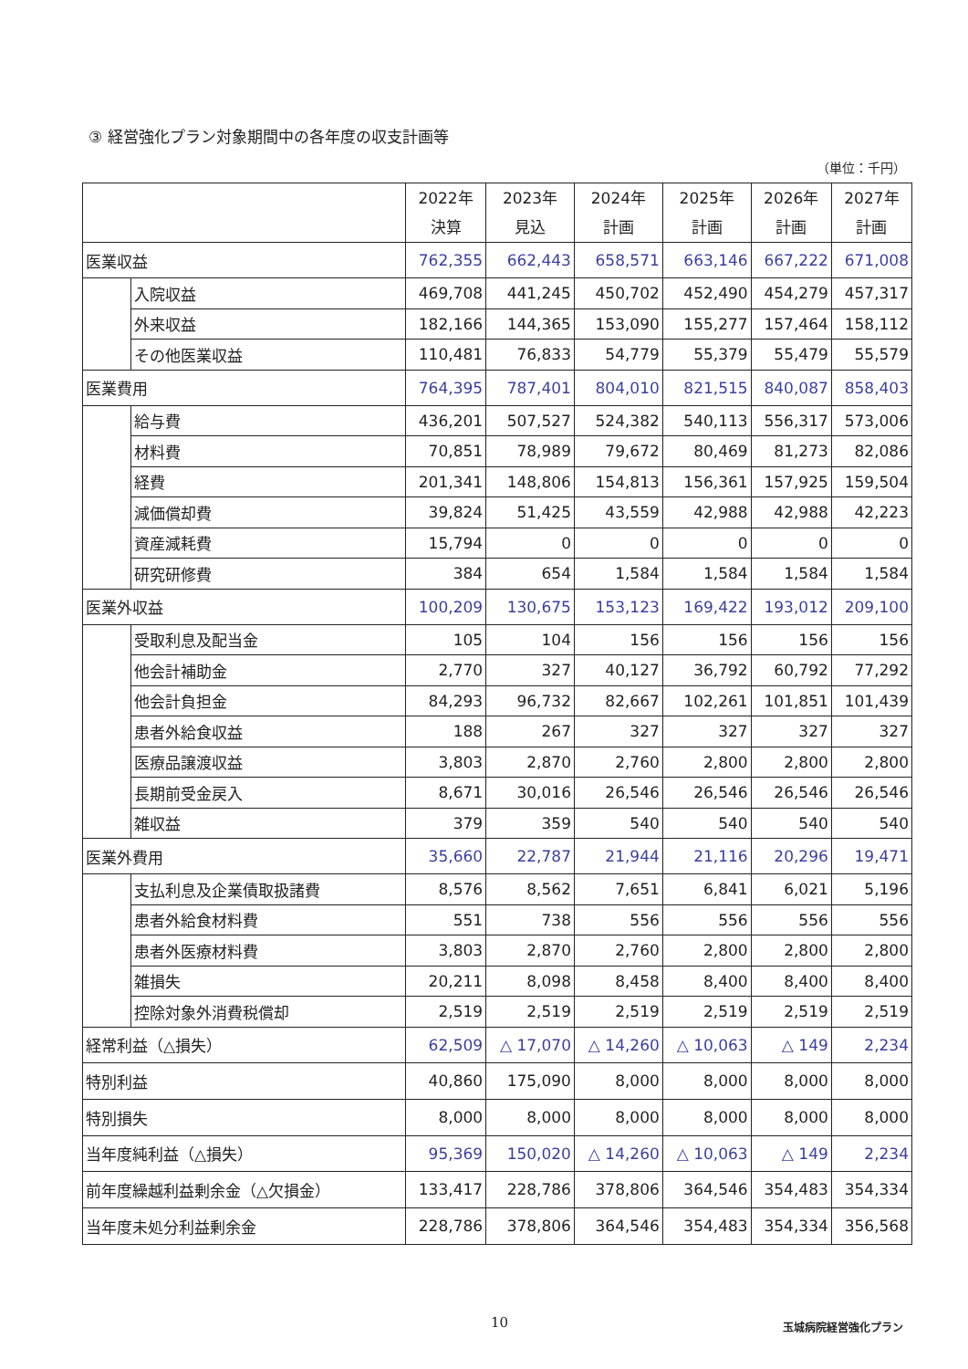③ 経営強化プラン対象期間中の各年度の収支計画等
（単位：千円）
| | | 2022年 決算 | 2023年 見込 | 2024年 計画 | 2025年 計画 | 2026年 計画 | 2027年 計画 |
| --- | --- | --- | --- | --- | --- | --- | --- |
| 医業収益 | | 762,355 | 662,443 | 658,571 | 663,146 | 667,222 | 671,008 |
| | 入院収益 | 469,708 | 441,245 | 450,702 | 452,490 | 454,279 | 457,317 |
| | 外来収益 | 182,166 | 144,365 | 153,090 | 155,277 | 157,464 | 158,112 |
| | その他医業収益 | 110,481 | 76,833 | 54,779 | 55,379 | 55,479 | 55,579 |
| 医業費用 | | 764,395 | 787,401 | 804,010 | 821,515 | 840,087 | 858,403 |
| | 給与費 | 436,201 | 507,527 | 524,382 | 540,113 | 556,317 | 573,006 |
| | 材料費 | 70,851 | 78,989 | 79,672 | 80,469 | 81,273 | 82,086 |
| | 経費 | 201,341 | 148,806 | 154,813 | 156,361 | 157,925 | 159,504 |
| | 減価償却費 | 39,824 | 51,425 | 43,559 | 42,988 | 42,988 | 42,223 |
| | 資産減耗費 | 15,794 | 0 | 0 | 0 | 0 | 0 |
| | 研究研修費 | 384 | 654 | 1,584 | 1,584 | 1,584 | 1,584 |
| 医業外収益 | | 100,209 | 130,675 | 153,123 | 169,422 | 193,012 | 209,100 |
| | 受取利息及配当金 | 105 | 104 | 156 | 156 | 156 | 156 |
| | 他会計補助金 | 2,770 | 327 | 40,127 | 36,792 | 60,792 | 77,292 |
| | 他会計負担金 | 84,293 | 96,732 | 82,667 | 102,261 | 101,851 | 101,439 |
| | 患者外給食収益 | 188 | 267 | 327 | 327 | 327 | 327 |
| | 医療品譲渡収益 | 3,803 | 2,870 | 2,760 | 2,800 | 2,800 | 2,800 |
| | 長期前受金戻入 | 8,671 | 30,016 | 26,546 | 26,546 | 26,546 | 26,546 |
| | 雑収益 | 379 | 359 | 540 | 540 | 540 | 540 |
| 医業外費用 | | 35,660 | 22,787 | 21,944 | 21,116 | 20,296 | 19,471 |
| | 支払利息及企業債取扱諸費 | 8,576 | 8,562 | 7,651 | 6,841 | 6,021 | 5,196 |
| | 患者外給食材料費 | 551 | 738 | 556 | 556 | 556 | 556 |
| | 患者外医療材料費 | 3,803 | 2,870 | 2,760 | 2,800 | 2,800 | 2,800 |
| | 雑損失 | 20,211 | 8,098 | 8,458 | 8,400 | 8,400 | 8,400 |
| | 控除対象外消費税償却 | 2,519 | 2,519 | 2,519 | 2,519 | 2,519 | 2,519 |
| 経常利益（△損失） | | 62,509 | △ 17,070 | △ 14,260 | △ 10,063 | △ 149 | 2,234 |
| 特別利益 | | 40,860 | 175,090 | 8,000 | 8,000 | 8,000 | 8,000 |
| 特別損失 | | 8,000 | 8,000 | 8,000 | 8,000 | 8,000 | 8,000 |
| 当年度純利益（△損失） | | 95,369 | 150,020 | △ 14,260 | △ 10,063 | △ 149 | 2,234 |
| 前年度繰越利益剰余金（△欠損金） | | 133,417 | 228,786 | 378,806 | 364,546 | 354,483 | 354,334 |
| 当年度未処分利益剰余金 | | 228,786 | 378,806 | 364,546 | 354,483 | 354,334 | 356,568 |
10 玉城病院経営強化プラン